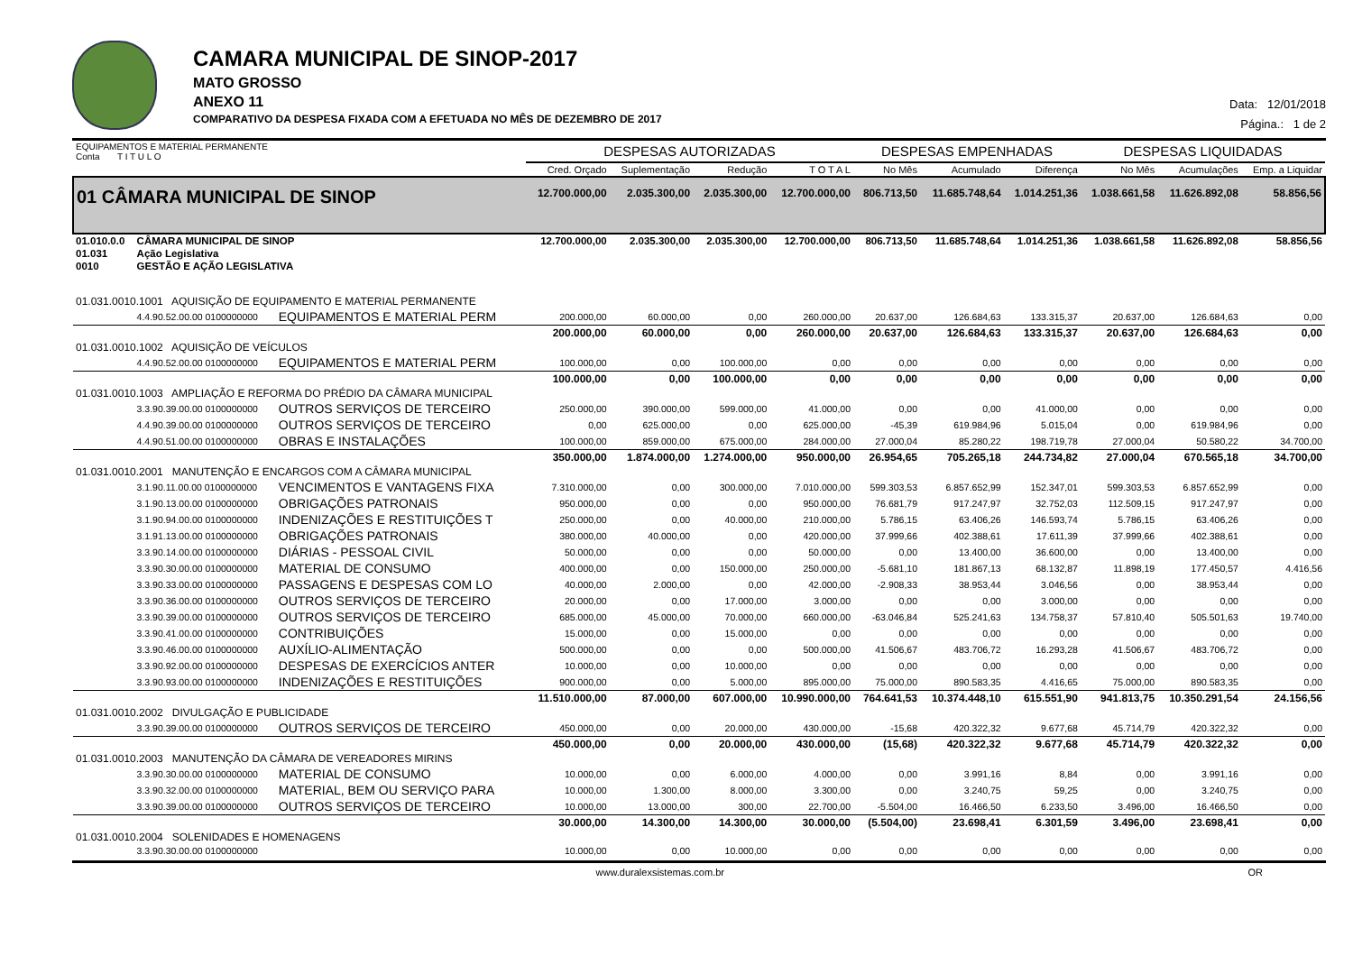CAMARA MUNICIPAL DE SINOP-2017
MATO GROSSO
ANEXO 11
COMPARATIVO DA DESPESA FIXADA COM A EFETUADA NO MÊS DE DEZEMBRO DE 2017
Data: 12/01/2018
Página.: 1 de 2
| EQUIPAMENTOS E MATERIAL PERMANENTE Conta T I T U L O | | | DESPESAS AUTORIZADAS | | | | DESPESAS EMPENHADAS | | | DESPESAS LIQUIDADAS | | |
| --- | --- | --- | --- | --- | --- | --- | --- | --- | --- | --- | --- | --- |
| | | | Cred. Orçado | Suplementação | Redução | T O T A L | No Mês | Acumulado | Diferença | No Mês | Acumulações | Emp. a Liquidar |
| 01 CÂMARA MUNICIPAL DE SINOP | | | 12.700.000,00 | 2.035.300,00 | 2.035.300,00 | 12.700.000,00 | 806.713,50 | 11.685.748,64 | 1.014.251,36 | 1.038.661,58 | 11.626.892,08 | 58.856,56 |
| 01.010.0.0 | CÂMARA MUNICIPAL DE SINOP | | 12.700.000,00 | 2.035.300,00 | 2.035.300,00 | 12.700.000,00 | 806.713,50 | 11.685.748,64 | 1.014.251,36 | 1.038.661,58 | 11.626.892,08 | 58.856,56 |
| 01.031 | Ação Legislativa | | | | | | | | | | | |
| 0010 | GESTÃO E AÇÃO LEGISLATIVA | | | | | | | | | | | |
| 01.031.0010.1001 AQUISIÇÃO DE EQUIPAMENTO E MATERIAL PERMANENTE | | | | | | | | | | | | |
| | 4.4.90.52.00.00 0100000000 | EQUIPAMENTOS E MATERIAL PERM | 200.000,00 | 60.000,00 | 0,00 | 260.000,00 | 20.637,00 | 126.684,63 | 133.315,37 | 20.637,00 | 126.684,63 | 0,00 |
| | | | 200.000,00 | 60.000,00 | 0,00 | 260.000,00 | 20.637,00 | 126.684,63 | 133.315,37 | 20.637,00 | 126.684,63 | 0,00 |
| 01.031.0010.1002 AQUISIÇÃO DE VEÍCULOS | | | | | | | | | | | | |
| | 4.4.90.52.00.00 0100000000 | EQUIPAMENTOS E MATERIAL PERM | 100.000,00 | 0,00 | 100.000,00 | 0,00 | 0,00 | 0,00 | 0,00 | 0,00 | 0,00 | 0,00 |
| | | | 100.000,00 | 0,00 | 100.000,00 | 0,00 | 0,00 | 0,00 | 0,00 | 0,00 | 0,00 | 0,00 |
| 01.031.0010.1003 AMPLIAÇÃO E REFORMA DO PRÉDIO DA CÂMARA MUNICIPAL | | | | | | | | | | | | |
| | 3.3.90.39.00.00 0100000000 | OUTROS SERVIÇOS DE TERCEIRO | 250.000,00 | 390.000,00 | 599.000,00 | 41.000,00 | 0,00 | 0,00 | 41.000,00 | 0,00 | 0,00 | 0,00 |
| | 4.4.90.39.00.00 0100000000 | OUTROS SERVIÇOS DE TERCEIRO | 0,00 | 625.000,00 | 0,00 | 625.000,00 | -45,39 | 619.984,96 | 5.015,04 | 0,00 | 619.984,96 | 0,00 |
| | 4.4.90.51.00.00 0100000000 | OBRAS E INSTALAÇÕES | 100.000,00 | 859.000,00 | 675.000,00 | 284.000,00 | 27.000,04 | 85.280,22 | 198.719,78 | 27.000,04 | 50.580,22 | 34.700,00 |
| | | | 350.000,00 | 1.874.000,00 | 1.274.000,00 | 950.000,00 | 26.954,65 | 705.265,18 | 244.734,82 | 27.000,04 | 670.565,18 | 34.700,00 |
| 01.031.0010.2001 MANUTENÇÃO E ENCARGOS COM A CÂMARA MUNICIPAL | | | | | | | | | | | | |
| | 3.1.90.11.00.00 0100000000 | VENCIMENTOS E VANTAGENS FIXA | 7.310.000,00 | 0,00 | 300.000,00 | 7.010.000,00 | 599.303,53 | 6.857.652,99 | 152.347,01 | 599.303,53 | 6.857.652,99 | 0,00 |
| | 3.1.90.13.00.00 0100000000 | OBRIGAÇÕES PATRONAIS | 950.000,00 | 0,00 | 0,00 | 950.000,00 | 76.681,79 | 917.247,97 | 32.752,03 | 112.509,15 | 917.247,97 | 0,00 |
| | 3.1.90.94.00.00 0100000000 | INDENIZAÇÕES E RESTITUIÇÕES T | 250.000,00 | 0,00 | 40.000,00 | 210.000,00 | 5.786,15 | 63.406,26 | 146.593,74 | 5.786,15 | 63.406,26 | 0,00 |
| | 3.1.91.13.00.00 0100000000 | OBRIGAÇÕES PATRONAIS | 380.000,00 | 40.000,00 | 0,00 | 420.000,00 | 37.999,66 | 402.388,61 | 17.611,39 | 37.999,66 | 402.388,61 | 0,00 |
| | 3.3.90.14.00.00 0100000000 | DIÁRIAS - PESSOAL CIVIL | 50.000,00 | 0,00 | 0,00 | 50.000,00 | 0,00 | 13.400,00 | 36.600,00 | 0,00 | 13.400,00 | 0,00 |
| | 3.3.90.30.00.00 0100000000 | MATERIAL DE CONSUMO | 400.000,00 | 0,00 | 150.000,00 | 250.000,00 | -5.681,10 | 181.867,13 | 68.132,87 | 11.898,19 | 177.450,57 | 4.416,56 |
| | 3.3.90.33.00.00 0100000000 | PASSAGENS E DESPESAS COM LO | 40.000,00 | 2.000,00 | 0,00 | 42.000,00 | -2.908,33 | 38.953,44 | 3.046,56 | 0,00 | 38.953,44 | 0,00 |
| | 3.3.90.36.00.00 0100000000 | OUTROS SERVIÇOS DE TERCEIRO | 20.000,00 | 0,00 | 17.000,00 | 3.000,00 | 0,00 | 0,00 | 3.000,00 | 0,00 | 0,00 | 0,00 |
| | 3.3.90.39.00.00 0100000000 | OUTROS SERVIÇOS DE TERCEIRO | 685.000,00 | 45.000,00 | 70.000,00 | 660.000,00 | -63.046,84 | 525.241,63 | 134.758,37 | 57.810,40 | 505.501,63 | 19.740,00 |
| | 3.3.90.41.00.00 0100000000 | CONTRIBUIÇÕES | 15.000,00 | 0,00 | 15.000,00 | 0,00 | 0,00 | 0,00 | 0,00 | 0,00 | 0,00 | 0,00 |
| | 3.3.90.46.00.00 0100000000 | AUXÍLIO-ALIMENTAÇÃO | 500.000,00 | 0,00 | 0,00 | 500.000,00 | 41.506,67 | 483.706,72 | 16.293,28 | 41.506,67 | 483.706,72 | 0,00 |
| | 3.3.90.92.00.00 0100000000 | DESPESAS DE EXERCÍCIOS ANTER | 10.000,00 | 0,00 | 10.000,00 | 0,00 | 0,00 | 0,00 | 0,00 | 0,00 | 0,00 | 0,00 |
| | 3.3.90.93.00.00 0100000000 | INDENIZAÇÕES E RESTITUIÇÕES | 900.000,00 | 0,00 | 5.000,00 | 895.000,00 | 75.000,00 | 890.583,35 | 4.416,65 | 75.000,00 | 890.583,35 | 0,00 |
| | | | 11.510.000,00 | 87.000,00 | 607.000,00 | 10.990.000,00 | 764.641,53 | 10.374.448,10 | 615.551,90 | 941.813,75 | 10.350.291,54 | 24.156,56 |
| 01.031.0010.2002 DIVULGAÇÃO E PUBLICIDADE | | | | | | | | | | | | |
| | 3.3.90.39.00.00 0100000000 | OUTROS SERVIÇOS DE TERCEIRO | 450.000,00 | 0,00 | 20.000,00 | 430.000,00 | -15,68 | 420.322,32 | 9.677,68 | 45.714,79 | 420.322,32 | 0,00 |
| | | | 450.000,00 | 0,00 | 20.000,00 | 430.000,00 | (15,68) | 420.322,32 | 9.677,68 | 45.714,79 | 420.322,32 | 0,00 |
| 01.031.0010.2003 MANUTENÇÃO DA CÂMARA DE VEREADORES MIRINS | | | | | | | | | | | | |
| | 3.3.90.30.00.00 0100000000 | MATERIAL DE CONSUMO | 10.000,00 | 0,00 | 6.000,00 | 4.000,00 | 0,00 | 3.991,16 | 8,84 | 0,00 | 3.991,16 | 0,00 |
| | 3.3.90.32.00.00 0100000000 | MATERIAL, BEM OU SERVIÇO PARA | 10.000,00 | 1.300,00 | 8.000,00 | 3.300,00 | 0,00 | 3.240,75 | 59,25 | 0,00 | 3.240,75 | 0,00 |
| | 3.3.90.39.00.00 0100000000 | OUTROS SERVIÇOS DE TERCEIRO | 10.000,00 | 13.000,00 | 300,00 | 22.700,00 | -5.504,00 | 16.466,50 | 6.233,50 | 3.496,00 | 16.466,50 | 0,00 |
| | | | 30.000,00 | 14.300,00 | 14.300,00 | 30.000,00 | (5.504,00) | 23.698,41 | 6.301,59 | 3.496,00 | 23.698,41 | 0,00 |
| 01.031.0010.2004 SOLENIDADES E HOMENAGENS | | | | | | | | | | | | |
| | 3.3.90.30.00.00 0100000000 | | 10.000,00 | 0,00 | 10.000,00 | 0,00 | 0,00 | 0,00 | 0,00 | 0,00 | 0,00 | 0,00 |
www.duralexsistemas.com.br OR